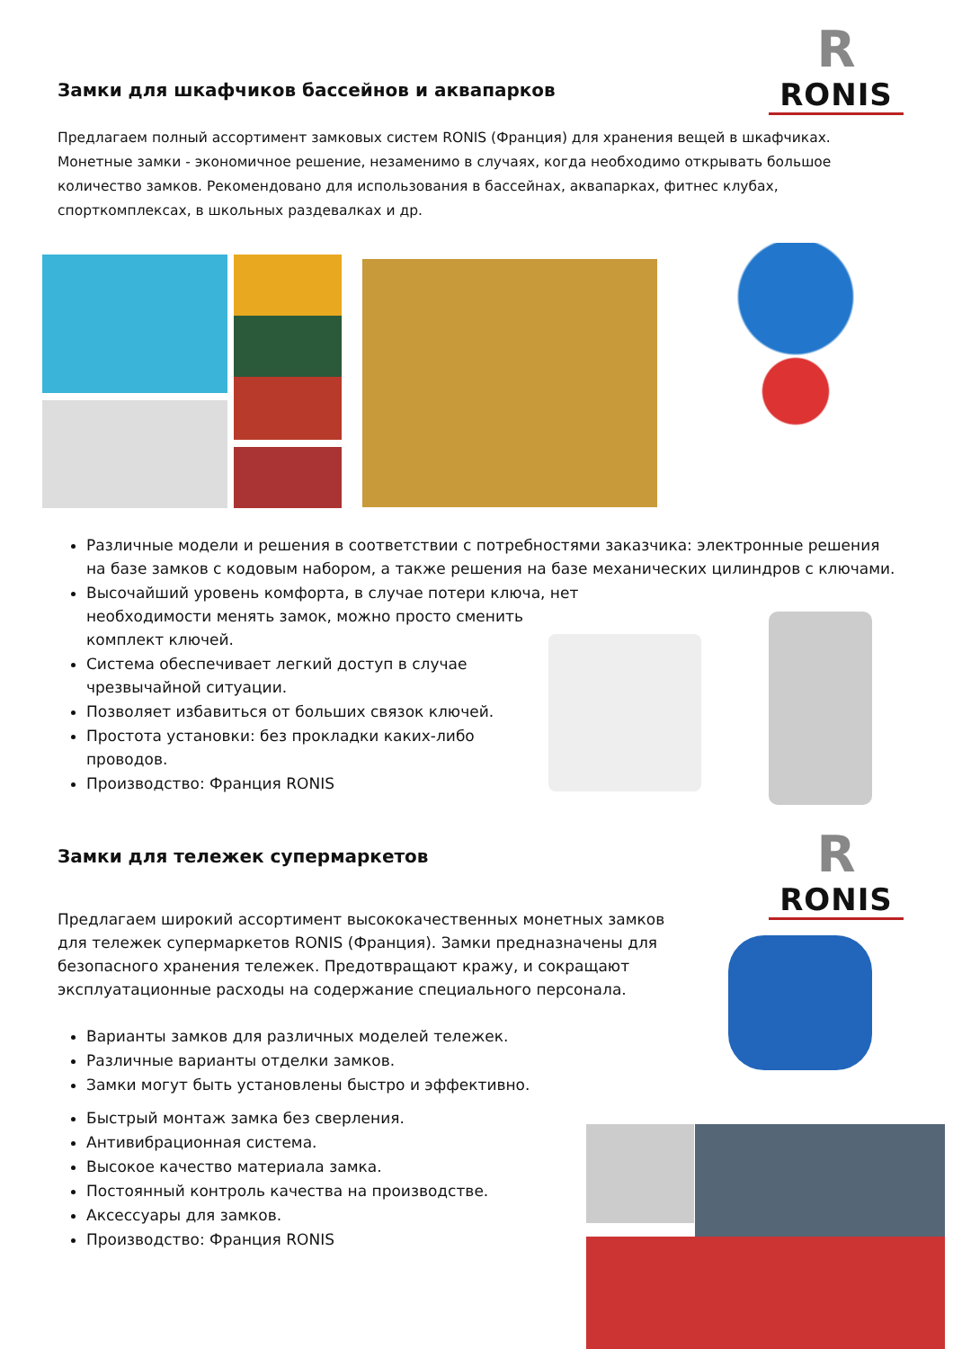R
RONIS
R
RONIS
Замки для шкафчиков бассейнов и аквапарков
Предлагаем полный ассортимент замковых систем RONIS (Франция) для хранения вещей в шкафчиках. Монетные замки - экономичное решение, незаменимо в случаях, когда необходимо открывать большое количество замков. Рекомендовано для использования в бассейнах, аквапарках, фитнес клубах, спорткомплексах, в школьных раздевалках и др.
Различные модели и решения в соответствии с потребностями заказчика: электронные решения на базе замков с кодовым набором, а также решения на базе механических цилиндров с ключами.
Высочайший уровень комфорта, в случае потери ключа, нет необходимости менять замок, можно просто сменить комплект ключей.
Система обеспечивает легкий доступ в случае чрезвычайной ситуации.
Позволяет избавиться от больших связок ключей.
Простота установки: без прокладки каких-либо проводов.
Производство: Франция RONIS
Замки для тележек супермаркетов
Предлагаем широкий ассортимент высококачественных монетных замков для тележек супермаркетов RONIS (Франция). Замки предназначены для безопасного хранения тележек. Предотвращают кражу, и сокращают эксплуатационные расходы на содержание специального персонала.
Варианты замков для различных моделей тележек.
Различные варианты отделки замков.
Замки могут быть установлены быстро и эффективно.
Быстрый монтаж замка без сверления.
Антивибрационная система.
Высокое качество материала замка.
Постоянный контроль качества на производстве.
Аксессуары для замков.
Производство: Франция RONIS